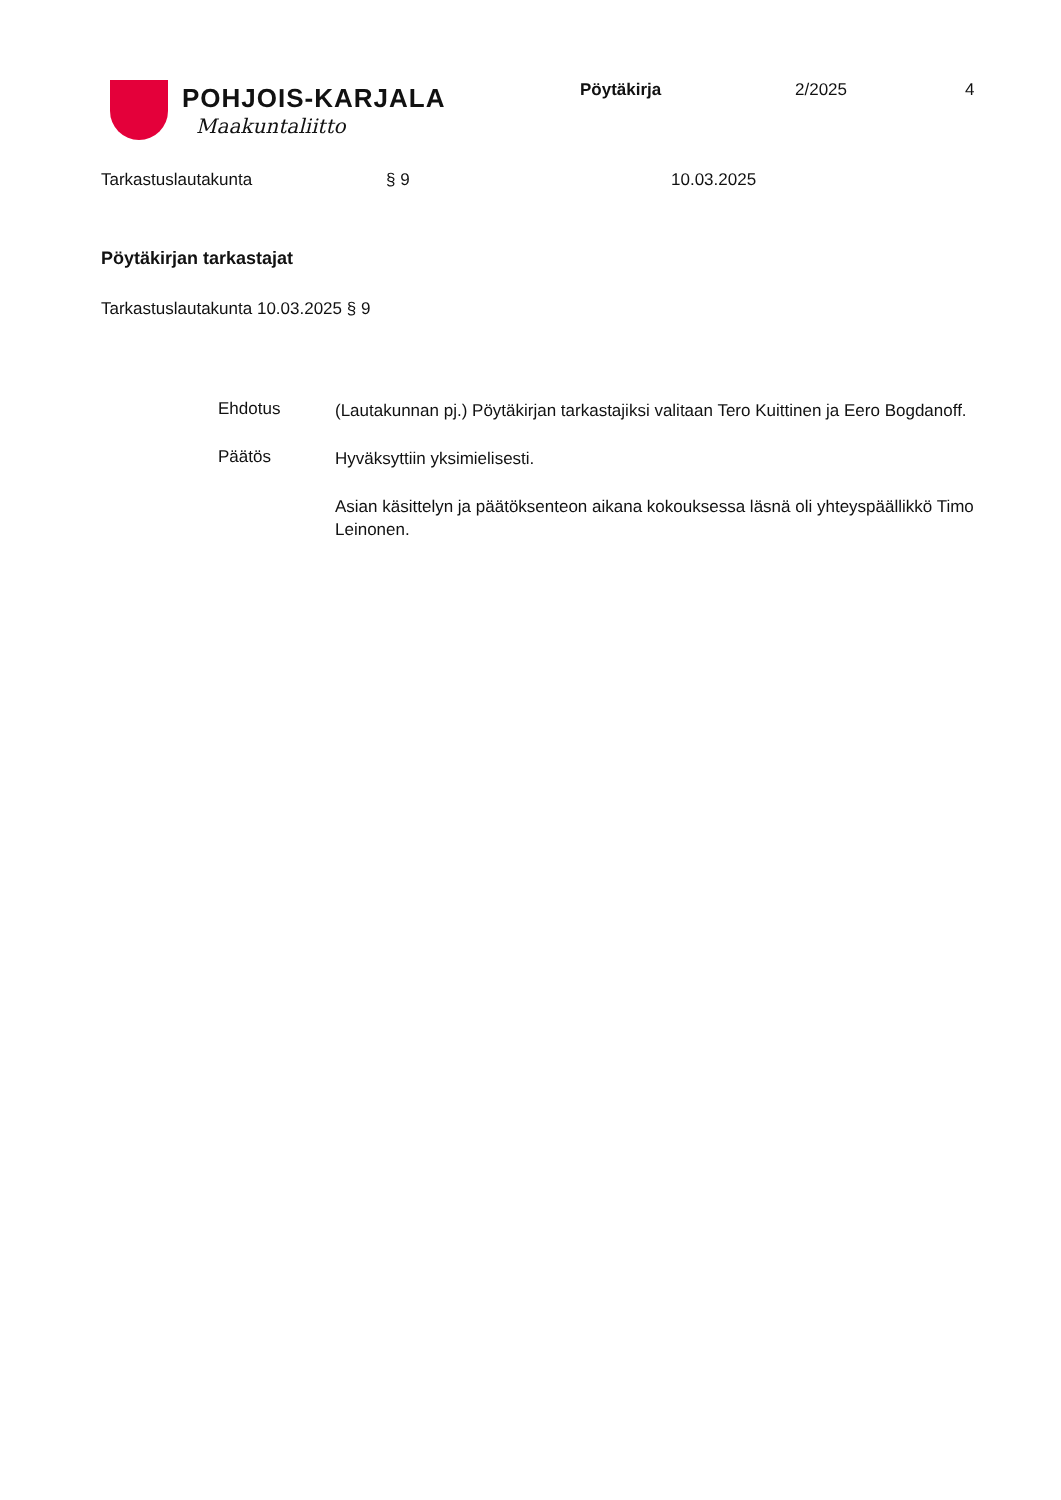POHJOIS-KARJALA
Maakuntaliitto
Pöytäkirja 2/2025 4
Tarkastuslautakunta § 9 10.03.2025
Pöytäkirjan tarkastajat
Tarkastuslautakunta 10.03.2025 § 9
Ehdotus
(Lautakunnan pj.) Pöytäkirjan tarkastajiksi valitaan Tero Kuittinen ja Eero Bogdanoff.
Päätös
Hyväksyttiin yksimielisesti.
Asian käsittelyn ja päätöksenteon aikana kokouksessa läsnä oli yhteyspäällikkö Timo Leinonen.